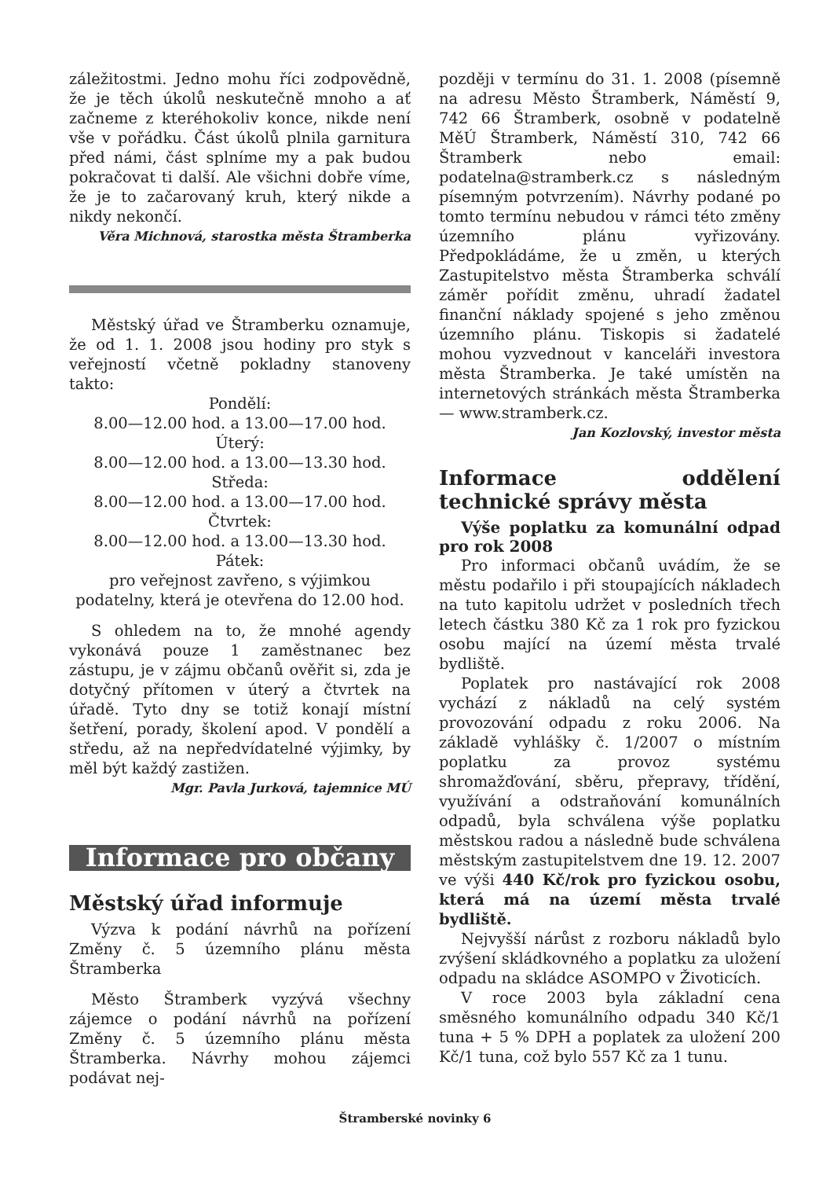záležitostmi. Jedno mohu říci zodpovědně, že je těch úkolů neskutečně mnoho a ať začneme z kteréhokoliv konce, nikde není vše v pořádku. Část úkolů plnila garnitura před námi, část splníme my a pak budou pokračovat ti další. Ale všichni dobře víme, že je to začarovaný kruh, který nikde a nikdy nekončí.
Věra Michnová, starostka města Štramberka
Městský úřad ve Štramberku oznamuje, že od 1. 1. 2008 jsou hodiny pro styk s veřejností včetně pokladny stanoveny takto:
Pondělí:
8.00—12.00 hod. a 13.00—17.00 hod.
Úterý:
8.00—12.00 hod. a 13.00—13.30 hod.
Středa:
8.00—12.00 hod. a 13.00—17.00 hod.
Čtvrtek:
8.00—12.00 hod. a 13.00—13.30 hod.
Pátek:
pro veřejnost zavřeno, s výjimkou podatelny, která je otevřena do 12.00 hod.
S ohledem na to, že mnohé agendy vykonává pouze 1 zaměstnanec bez zástupu, je v zájmu občanů ověřit si, zda je dotyčný přítomen v úterý a čtvrtek na úřadě. Tyto dny se totiž konají místní šetření, porady, školení apod. V pondělí a středu, až na nepředvídatelné výjimky, by měl být každý zastižen.
Mgr. Pavla Jurková, tajemnice MÚ
Informace pro občany
Městský úřad informuje
Výzva k podání návrhů na pořízení Změny č. 5 územního plánu města Štramberka
Město Štramberk vyzývá všechny zájemce o podání návrhů na pořízení Změny č. 5 územního plánu města Štramberka. Návrhy mohou zájemci podávat nej-
později v termínu do 31. 1. 2008 (písemně na adresu Město Štramberk, Náměstí 9, 742 66 Štramberk, osobně v podatelně MěÚ Štramberk, Náměstí 310, 742 66 Štramberk nebo email: podatelna@stramberk.cz s následným písemným potvrzením). Návrhy podané po tomto termínu nebudou v rámci této změny územního plánu vyřizovány. Předpokládáme, že u změn, u kterých Zastupitelstvo města Štramberka schválí záměr pořídit změnu, uhradí žadatel finanční náklady spojené s jeho změnou územního plánu. Tiskopis si žadatelé mohou vyzvednout v kanceláři investora města Štramberka. Je také umístěn na internetových stránkách města Štramberka — www.stramberk.cz.
Jan Kozlovský, investor města
Informace oddělení technické správy města
Výše poplatku za komunální odpad pro rok 2008
Pro informaci občanů uvádím, že se městu podařilo i při stoupajících nákladech na tuto kapitolu udržet v posledních třech letech částku 380 Kč za 1 rok pro fyzickou osobu mající na území města trvalé bydliště.
Poplatek pro nastávající rok 2008 vychází z nákladů na celý systém provozování odpadu z roku 2006. Na základě vyhlášky č. 1/2007 o místním poplatku za provoz systému shromažďování, sběru, přepravy, třídění, využívání a odstraňování komunálních odpadů, byla schválena výše poplatku městskou radou a následně bude schválena městským zastupitelstvem dne 19. 12. 2007 ve výši 440 Kč/rok pro fyzickou osobu, která má na území města trvalé bydliště.
Nejvyšší nárůst z rozboru nákladů bylo zvýšení skládkovného a poplatku za uložení odpadu na skládce ASOMPO v Životicích.
V roce 2003 byla základní cena směsného komunálního odpadu 340 Kč/1 tuna + 5 % DPH a poplatek za uložení 200 Kč/1 tuna, což bylo 557 Kč za 1 tunu.
Štramberské novinky 6